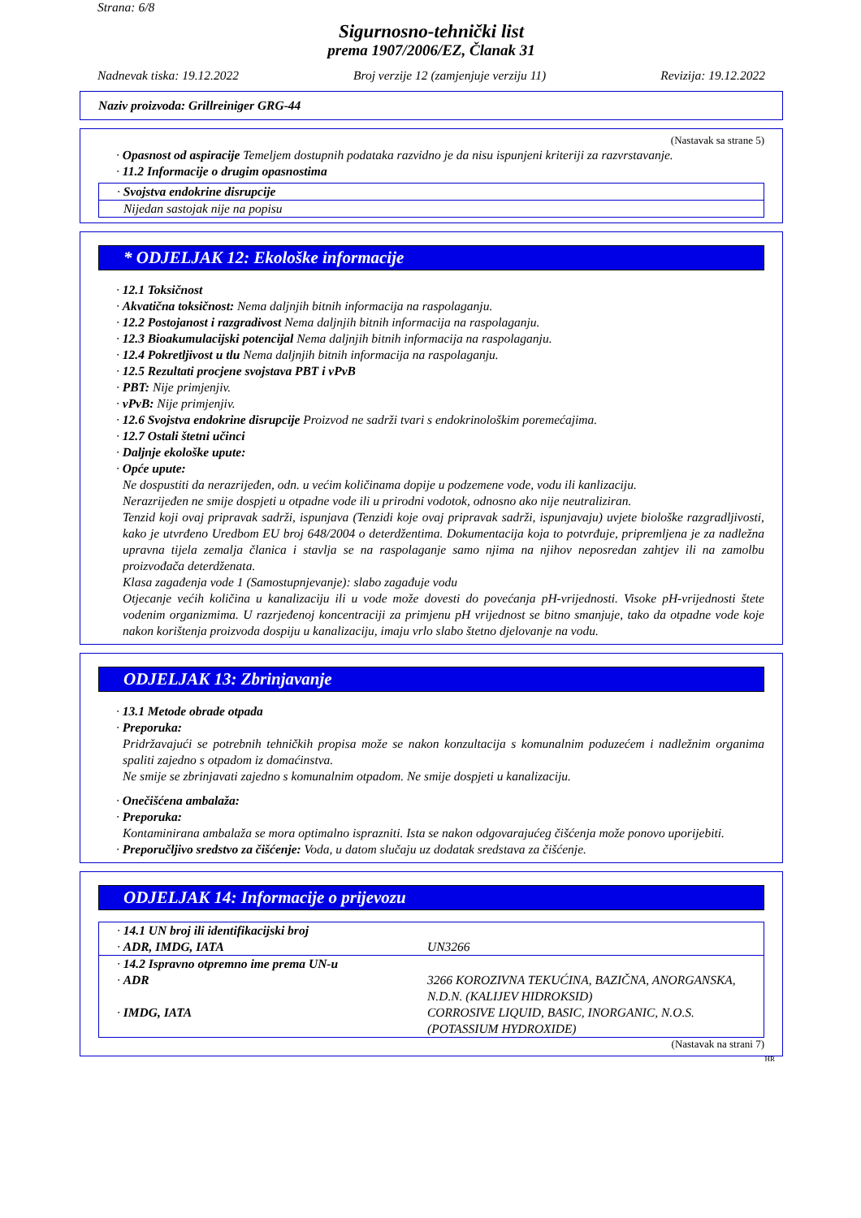Strana: 6/8
Sigurnosno-tehnički list
prema 1907/2006/EZ, Članak 31
Nadnevak tiska: 19.12.2022 Broj verzije 12 (zamjenjuje verziju 11) Revizija: 19.12.2022
Naziv proizvoda: Grillreiniger GRG-44
(Nastavak sa strane 5)
· Opasnost od aspiracije Temeljem dostupnih podataka razvidno je da nisu ispunjeni kriteriji za razvrstavanje.
· 11.2 Informacije o drugim opasnostima
· Svojstva endokrine disrupcije
Nijedan sastojak nije na popisu
* ODJELJAK 12: Ekološke informacije
· 12.1 Toksičnost
· Akvatična toksičnost: Nema daljnjih bitnih informacija na raspolaganju.
· 12.2 Postojanost i razgradivost Nema daljnjih bitnih informacija na raspolaganju.
· 12.3 Bioakumulacijski potencijal Nema daljnjih bitnih informacija na raspolaganju.
· 12.4 Pokretljivost u tlu Nema daljnjih bitnih informacija na raspolaganju.
· 12.5 Rezultati procjene svojstava PBT i vPvB
· PBT: Nije primjenjiv.
· vPvB: Nije primjenjiv.
· 12.6 Svojstva endokrine disrupcije Proizvod ne sadrži tvari s endokrinološkim poremećajima.
· 12.7 Ostali štetni učinci
· Daljnje ekološke upute:
· Opće upute:
Ne dospustiti da nerazrijeđen, odn. u većim količinama dopije u podzemene vode, vodu ili kanlizaciju.
Nerazrijeđen ne smije dospjeti u otpadne vode ili u prirodni vodotok, odnosno ako nije neutraliziran.
Tenzid koji ovaj pripravak sadrži, ispunjava (Tenzidi koje ovaj pripravak sadrži, ispunjavaju) uvjete biološke razgradljivosti, kako je utvrđeno Uredbom EU broj 648/2004 o deterdžentima. Dokumentacija koja to potvrđuje, pripremljena je za nadležna upravna tijela zemalja članica i stavlja se na raspolaganje samo njima na njihov neposredan zahtjev ili na zamolbu proizvođača deterdženata.
Klasa zagađenja vode 1 (Samostupnjevanje): slabo zagađuje vodu
Otjecanje većih količina u kanalizaciju ili u vode može dovesti do povećanja pH-vrijednosti. Visoke pH-vrijednosti štete vodenim organizmima. U razrjeđenoj koncentraciji za primjenu pH vrijednost se bitno smanjuje, tako da otpadne vode koje nakon korištenja proizvoda dospiju u kanalizaciju, imaju vrlo slabo štetno djelovanje na vodu.
ODJELJAK 13: Zbrinjavanje
· 13.1 Metode obrade otpada
· Preporuka:
Pridržavajući se potrebnih tehničkih propisa može se nakon konzultacija s komunalnim poduzećem i nadležnim organima spaliti zajedno s otpadom iz domaćinstva.
Ne smije se zbrinjavati zajedno s komunalnim otpadom. Ne smije dospjeti u kanalizaciju.
· Onečišćena ambalaža:
· Preporuka:
Kontaminirana ambalaža se mora optimalno isprazniti. Ista se nakon odgovarajućeg čišćenja može ponovo uporijebiti.
· Preporučljivo sredstvo za čišćenje: Voda, u datom slučaju uz dodatak sredstava za čišćenje.
ODJELJAK 14: Informacije o prijevozu
| · 14.1 UN broj ili identifikacijski broj | |
| · ADR, IMDG, IATA | UN3266 |
| · 14.2 Ispravno otpremno ime prema UN-u | |
| · ADR | 3266 KOROZIVNA TEKUĆINA, BAZIČNA, ANORGANSKA, N.D.N. (KALIJEV HIDROKSID) |
| · IMDG, IATA | CORROSIVE LIQUID, BASIC, INORGANIC, N.O.S. (POTASSIUM HYDROXIDE) |
(Nastavak na strani 7)
HR